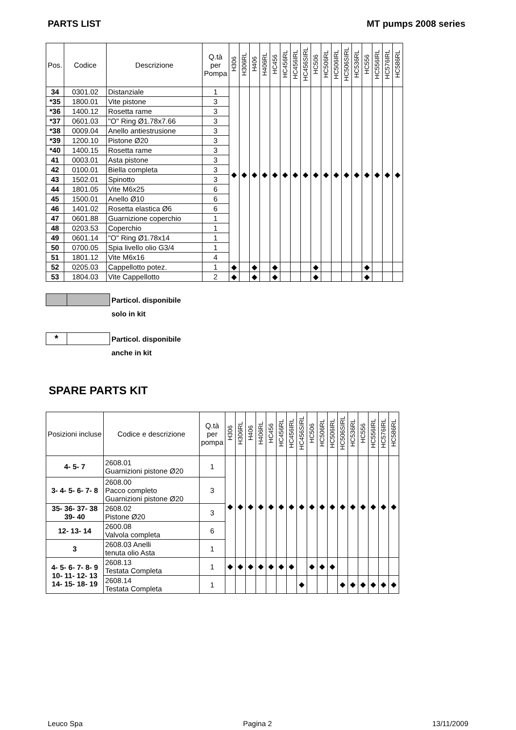PARTS LIST MT pumps 2008 series
| Pos. | Codice | Descrizione | Q.tà per Pompa | H306 | H306RL | H406 | H406RL | HC456 | HC456RL | HC456IRL | HC456SIRL | HC506 | HC506RL | HC506IRL | HC506SIRL | HC536RL | HC556 | HC556IRL | HC576IRL | HC586RL |
| --- | --- | --- | --- | --- | --- | --- | --- | --- | --- | --- | --- | --- | --- | --- | --- | --- | --- | --- | --- | --- |
| 34 | 0301.02 | Distanziale | 1 | ◆ | ◆ | ◆ | ◆ | ◆ | ◆ | ◆ | ◆ | ◆ | ◆ | ◆ | ◆ | ◆ | ◆ | ◆ | ◆ | ◆ |
| *35 | 1800.01 | Vite pistone | 3 | | | | | | | | | | | | | | | | | |
| *36 | 1400.12 | Rosetta rame | 3 | | | | | | | | | | | | | | | | | |
| *37 | 0601.03 | "O" Ring Ø1.78x7.66 | 3 | | | | | | | | | | | | | | | | | |
| *38 | 0009.04 | Anello antiestrusione | 3 | | | | | | | | | | | | | | | | | |
| *39 | 1200.10 | Pistone Ø20 | 3 | | | | | | | | | | | | | | | | | |
| *40 | 1400.15 | Rosetta rame | 3 | | | | | | | | | | | | | | | | | |
| 41 | 0003.01 | Asta pistone | 3 | | | | | | | | | | | | | | | | | |
| 42 | 0100.01 | Biella completa | 3 | | | | | | | | | | | | | | | | | |
| 43 | 1502.01 | Spinotto | 3 | | | | | | | | | | | | | | | | | |
| 44 | 1801.05 | Vite M6x25 | 6 | | | | | | | | | | | | | | | | | |
| 45 | 1500.01 | Anello Ø10 | 6 | | | | | | | | | | | | | | | | | |
| 46 | 1401.02 | Rosetta elastica Ø6 | 6 | | | | | | | | | | | | | | | | | |
| 47 | 0601.88 | Guarnizione coperchio | 1 | | | | | | | | | | | | | | | | | |
| 48 | 0203.53 | Coperchio | 1 | | | | | | | | | | | | | | | | | |
| 49 | 0601.14 | "O" Ring Ø1.78x14 | 1 | | | | | | | | | | | | | | | | | |
| 50 | 0700.05 | Spia livello olio G3/4 | 1 | | | | | | | | | | | | | | | | | |
| 51 | 1801.12 | Vite M6x16 | 4 | | | | | | | | | | | | | | | | | |
| 52 | 0205.03 | Cappellotto potez. | 1 | ◆ | | ◆ | | ◆ | | | | ◆ | | | | | ◆ | | | |
| 53 | 1804.03 | Vite Cappellotto | 2 | ◆ | | ◆ | | ◆ | | | | ◆ | | | | | ◆ | | | |
Particol. disponibile
solo in kit
*
Particol. disponibile
anche in kit
SPARE PARTS KIT
| Posizioni incluse | Codice e descrizione | Q.tà per pompa | H306 | H306RL | H406 | H406RL | HC456 | HC456RL | HC456IRL | HC456SIRL | HC506 | HC506RL | HC506IRL | HC506SIRL | HC536RL | HC556 | HC556IRL | HC576IRL | HC586RL |
| --- | --- | --- | --- | --- | --- | --- | --- | --- | --- | --- | --- | --- | --- | --- | --- | --- | --- | --- | --- |
| 4- 5- 7 | 2608.01 Guarnizioni pistone Ø20 | 1 | ◆ | ◆ | ◆ | ◆ | ◆ | ◆ | ◆ | ◆ | ◆ | ◆ | ◆ | ◆ | ◆ | ◆ | ◆ | ◆ | ◆ |
| 3- 4- 5- 6- 7- 8 | 2608.00 Pacco completo Guarnizioni pistone Ø20 | 3 | | | | | | | | | | | | | | | | | |
| 35- 36- 37- 38 39- 40 | 2608.02 Pistone Ø20 | 3 | | | | | | | | | | | | | | | | | |
| 12- 13- 14 | 2600.08 Valvola completa | 6 | | | | | | | | | | | | | | | | | |
| 3 | 2608.03 Anelli tenuta olio Asta | 1 | | | | | | | | | | | | | | | | | |
| 4- 5- 6- 7- 8- 9 10- 11- 12- 13 14- 15- 18- 19 | 2608.13 Testata Completa | 1 | ◆ | ◆ | ◆ | ◆ | ◆ | ◆ | ◆ | | ◆ | ◆ | ◆ | | | | | | |
| | 2608.14 Testata Completa | 1 | | | | | | | | ◆ | | | | ◆ | ◆ | ◆ | ◆ | ◆ | ◆ |
Leuco Spa Pagina 2 13/11/2009